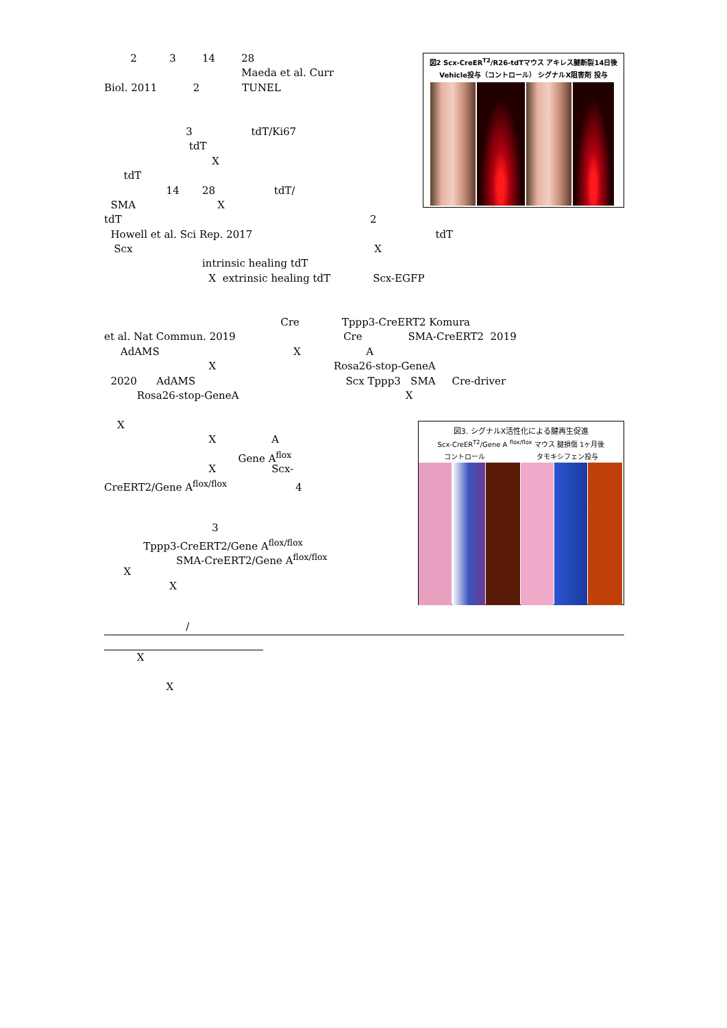2 3 14 28
Maeda et al. Curr
Biol. 2011 2 TUNEL
3 tdT/Ki67
tdT
X
tdT
14 28 tdT/
SMA X
図2 Scx-CreER<sup>T2</sup>/R26-tdTマウス アキレス腱断裂14日後
Vehicle投与（コントロール） シグナルX阻害剤 投与
tdT 2
Howell et al. Sci Rep. 2017 tdT
Scx X
intrinsic healing tdT
X extrinsic healing tdT Scx-EGFP
Cre Tppp3-CreERT2 Komura
et al. Nat Commun. 2019 Cre SMA-CreERT2 2019
AdAMS X A
X Rosa26-stop-GeneA
2020 AdAMS Scx Tppp3 SMA Cre-driver
Rosa26-stop-GeneA X
X
X A
Gene A<sup>flox</sup>
X Scx-
CreERT2/Gene A<sup>flox/flox</sup> 4
3
Tppp3-CreERT2/Gene A<sup>flox/flox</sup>
SMA-CreERT2/Gene A<sup>flox/flox</sup>
X
X
図3. シグナルX活性化による腱再生促進
Scx-CreER<sup>T2</sup>/Gene A <sup>flox/flox</sup> マウス 腱損傷 1ヶ月後
コントロール タモキシフェン投与
/
X
X